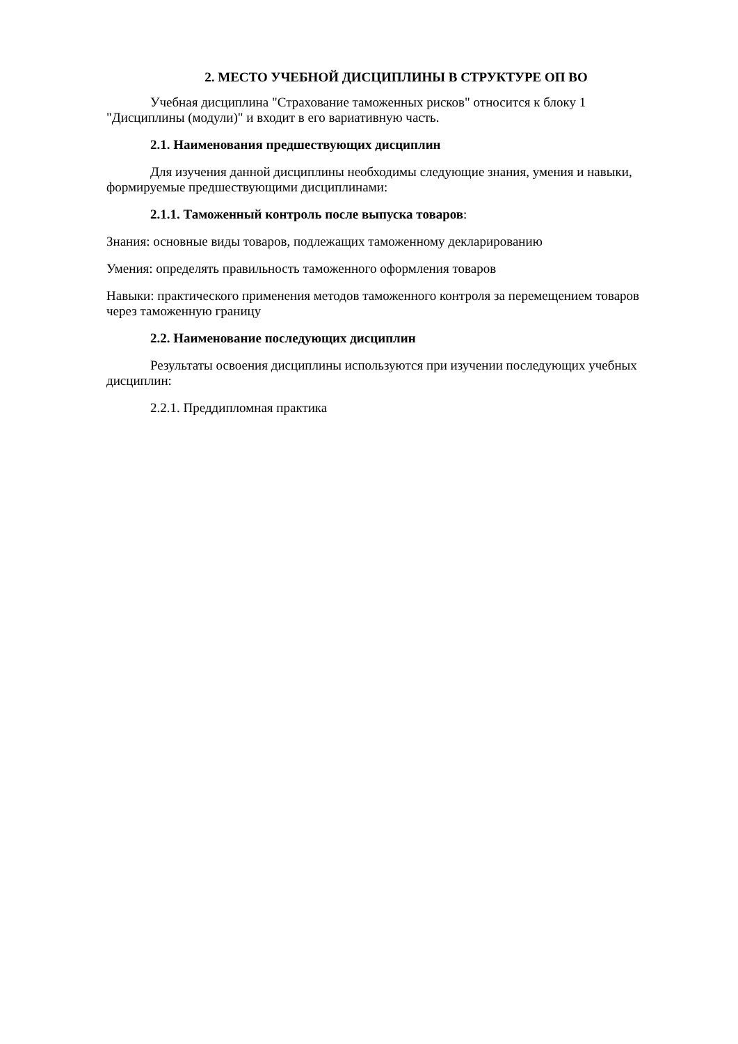2. МЕСТО УЧЕБНОЙ ДИСЦИПЛИНЫ В СТРУКТУРЕ ОП ВО
Учебная дисциплина "Страхование таможенных рисков" относится к блоку 1 "Дисциплины (модули)" и входит в его вариативную часть.
2.1. Наименования предшествующих дисциплин
Для изучения данной дисциплины необходимы следующие знания, умения и навыки, формируемые предшествующими дисциплинами:
2.1.1. Таможенный контроль после выпуска товаров:
Знания: основные виды товаров, подлежащих таможенному декларированию
Умения: определять правильность таможенного оформления товаров
Навыки: практического применения методов таможенного контроля за перемещением товаров через таможенную границу
2.2. Наименование последующих дисциплин
Результаты освоения дисциплины используются при изучении последующих учебных дисциплин:
2.2.1. Преддипломная практика